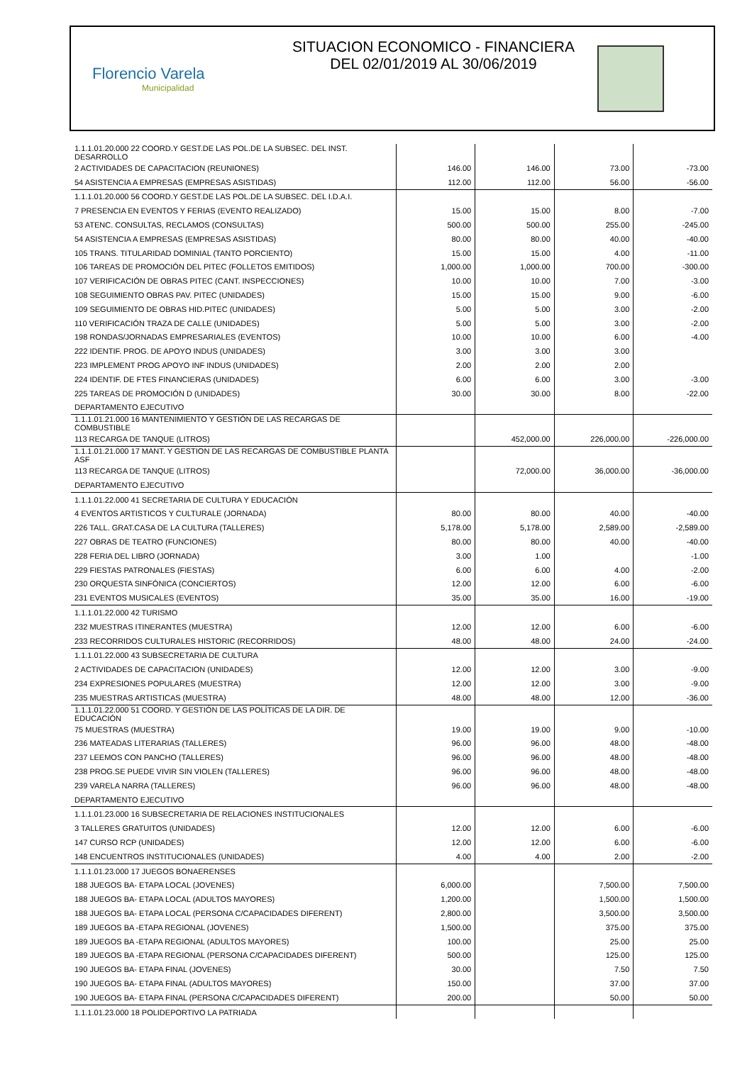Florencio Varela
Municipalidad
SITUACION ECONOMICO - FINANCIERA
DEL 02/01/2019 AL 30/06/2019
| 1.1.1.01.20.000 22 COORD.Y GEST.DE LAS POL.DE LA SUBSEC. DEL INST. DESARROLLO | | | | |
| 2 ACTIVIDADES DE CAPACITACION (REUNIONES) | 146.00 | 146.00 | 73.00 | -73.00 |
| 54 ASISTENCIA A EMPRESAS (EMPRESAS ASISTIDAS) | 112.00 | 112.00 | 56.00 | -56.00 |
| 1.1.1.01.20.000 56 COORD.Y GEST.DE LAS POL.DE LA SUBSEC. DEL I.D.A.I. | | | | |
| 7 PRESENCIA EN EVENTOS Y FERIAS (EVENTO REALIZADO) | 15.00 | 15.00 | 8.00 | -7.00 |
| 53 ATENC. CONSULTAS, RECLAMOS (CONSULTAS) | 500.00 | 500.00 | 255.00 | -245.00 |
| 54 ASISTENCIA A EMPRESAS (EMPRESAS ASISTIDAS) | 80.00 | 80.00 | 40.00 | -40.00 |
| 105 TRANS. TITULARIDAD DOMINIAL (TANTO PORCIENTO) | 15.00 | 15.00 | 4.00 | -11.00 |
| 106 TAREAS DE PROMOCIÓN DEL PITEC (FOLLETOS EMITIDOS) | 1,000.00 | 1,000.00 | 700.00 | -300.00 |
| 107 VERIFICACIÓN DE OBRAS PITEC (CANT. INSPECCIONES) | 10.00 | 10.00 | 7.00 | -3.00 |
| 108 SEGUIMIENTO OBRAS PAV. PITEC (UNIDADES) | 15.00 | 15.00 | 9.00 | -6.00 |
| 109 SEGUIMIENTO DE OBRAS HID.PITEC (UNIDADES) | 5.00 | 5.00 | 3.00 | -2.00 |
| 110 VERIFICACIÓN TRAZA DE CALLE (UNIDADES) | 5.00 | 5.00 | 3.00 | -2.00 |
| 198 RONDAS/JORNADAS EMPRESARIALES (EVENTOS) | 10.00 | 10.00 | 6.00 | -4.00 |
| 222 IDENTIF. PROG. DE APOYO INDUS (UNIDADES) | 3.00 | 3.00 | 3.00 | |
| 223 IMPLEMENT PROG APOYO INF INDUS (UNIDADES) | 2.00 | 2.00 | 2.00 | |
| 224 IDENTIF. DE FTES FINANCIERAS (UNIDADES) | 6.00 | 6.00 | 3.00 | -3.00 |
| 225 TAREAS DE PROMOCIÓN D (UNIDADES) | 30.00 | 30.00 | 8.00 | -22.00 |
| DEPARTAMENTO EJECUTIVO | | | | |
| 1.1.1.01.21.000 16 MANTENIMIENTO Y GESTIÓN DE LAS RECARGAS DE COMBUSTIBLE | | | | |
| 113 RECARGA DE TANQUE (LITROS) | | 452,000.00 | 226,000.00 | -226,000.00 |
| 1.1.1.01.21.000 17 MANT. Y GESTION DE LAS RECARGAS DE COMBUSTIBLE PLANTA ASF | | | | |
| 113 RECARGA DE TANQUE (LITROS) | | 72,000.00 | 36,000.00 | -36,000.00 |
| DEPARTAMENTO EJECUTIVO | | | | |
| 1.1.1.01.22.000 41 SECRETARIA DE CULTURA Y EDUCACIÓN | | | | |
| 4 EVENTOS ARTISTICOS Y CULTURALE (JORNADA) | 80.00 | 80.00 | 40.00 | -40.00 |
| 226 TALL. GRAT.CASA DE LA CULTURA (TALLERES) | 5,178.00 | 5,178.00 | 2,589.00 | -2,589.00 |
| 227 OBRAS DE TEATRO (FUNCIONES) | 80.00 | 80.00 | 40.00 | -40.00 |
| 228 FERIA DEL LIBRO (JORNADA) | 3.00 | 1.00 | | -1.00 |
| 229 FIESTAS PATRONALES (FIESTAS) | 6.00 | 6.00 | 4.00 | -2.00 |
| 230 ORQUESTA SINFÓNICA (CONCIERTOS) | 12.00 | 12.00 | 6.00 | -6.00 |
| 231 EVENTOS MUSICALES (EVENTOS) | 35.00 | 35.00 | 16.00 | -19.00 |
| 1.1.1.01.22.000 42 TURISMO | | | | |
| 232 MUESTRAS ITINERANTES (MUESTRA) | 12.00 | 12.00 | 6.00 | -6.00 |
| 233 RECORRIDOS CULTURALES HISTORIC (RECORRIDOS) | 48.00 | 48.00 | 24.00 | -24.00 |
| 1.1.1.01.22.000 43 SUBSECRETARIA DE CULTURA | | | | |
| 2 ACTIVIDADES DE CAPACITACION (UNIDADES) | 12.00 | 12.00 | 3.00 | -9.00 |
| 234 EXPRESIONES POPULARES (MUESTRA) | 12.00 | 12.00 | 3.00 | -9.00 |
| 235 MUESTRAS ARTISTICAS (MUESTRA) | 48.00 | 48.00 | 12.00 | -36.00 |
| 1.1.1.01.22.000 51 COORD. Y GESTIÓN DE LAS POLÍTICAS DE LA DIR. DE EDUCACIÓN | | | | |
| 75 MUESTRAS (MUESTRA) | 19.00 | 19.00 | 9.00 | -10.00 |
| 236 MATEADAS LITERARIAS (TALLERES) | 96.00 | 96.00 | 48.00 | -48.00 |
| 237 LEEMOS CON PANCHO (TALLERES) | 96.00 | 96.00 | 48.00 | -48.00 |
| 238 PROG.SE PUEDE VIVIR SIN VIOLEN (TALLERES) | 96.00 | 96.00 | 48.00 | -48.00 |
| 239 VARELA NARRA (TALLERES) | 96.00 | 96.00 | 48.00 | -48.00 |
| DEPARTAMENTO EJECUTIVO | | | | |
| 1.1.1.01.23.000 16 SUBSECRETARIA DE RELACIONES INSTITUCIONALES | | | | |
| 3 TALLERES GRATUITOS (UNIDADES) | 12.00 | 12.00 | 6.00 | -6.00 |
| 147 CURSO RCP (UNIDADES) | 12.00 | 12.00 | 6.00 | -6.00 |
| 148 ENCUENTROS INSTITUCIONALES (UNIDADES) | 4.00 | 4.00 | 2.00 | -2.00 |
| 1.1.1.01.23.000 17 JUEGOS BONAERENSES | | | | |
| 188 JUEGOS BA- ETAPA LOCAL (JOVENES) | 6,000.00 | | 7,500.00 | 7,500.00 |
| 188 JUEGOS BA- ETAPA LOCAL (ADULTOS MAYORES) | 1,200.00 | | 1,500.00 | 1,500.00 |
| 188 JUEGOS BA- ETAPA LOCAL (PERSONA C/CAPACIDADES DIFERENT) | 2,800.00 | | 3,500.00 | 3,500.00 |
| 189 JUEGOS BA -ETAPA REGIONAL (JOVENES) | 1,500.00 | | 375.00 | 375.00 |
| 189 JUEGOS BA -ETAPA REGIONAL (ADULTOS MAYORES) | 100.00 | | 25.00 | 25.00 |
| 189 JUEGOS BA -ETAPA REGIONAL (PERSONA C/CAPACIDADES DIFERENT) | 500.00 | | 125.00 | 125.00 |
| 190 JUEGOS BA- ETAPA FINAL (JOVENES) | 30.00 | | 7.50 | 7.50 |
| 190 JUEGOS BA- ETAPA FINAL (ADULTOS MAYORES) | 150.00 | | 37.00 | 37.00 |
| 190 JUEGOS BA- ETAPA FINAL (PERSONA C/CAPACIDADES DIFERENT) | 200.00 | | 50.00 | 50.00 |
| 1.1.1.01.23.000 18 POLIDEPORTIVO LA PATRIADA | | | | |